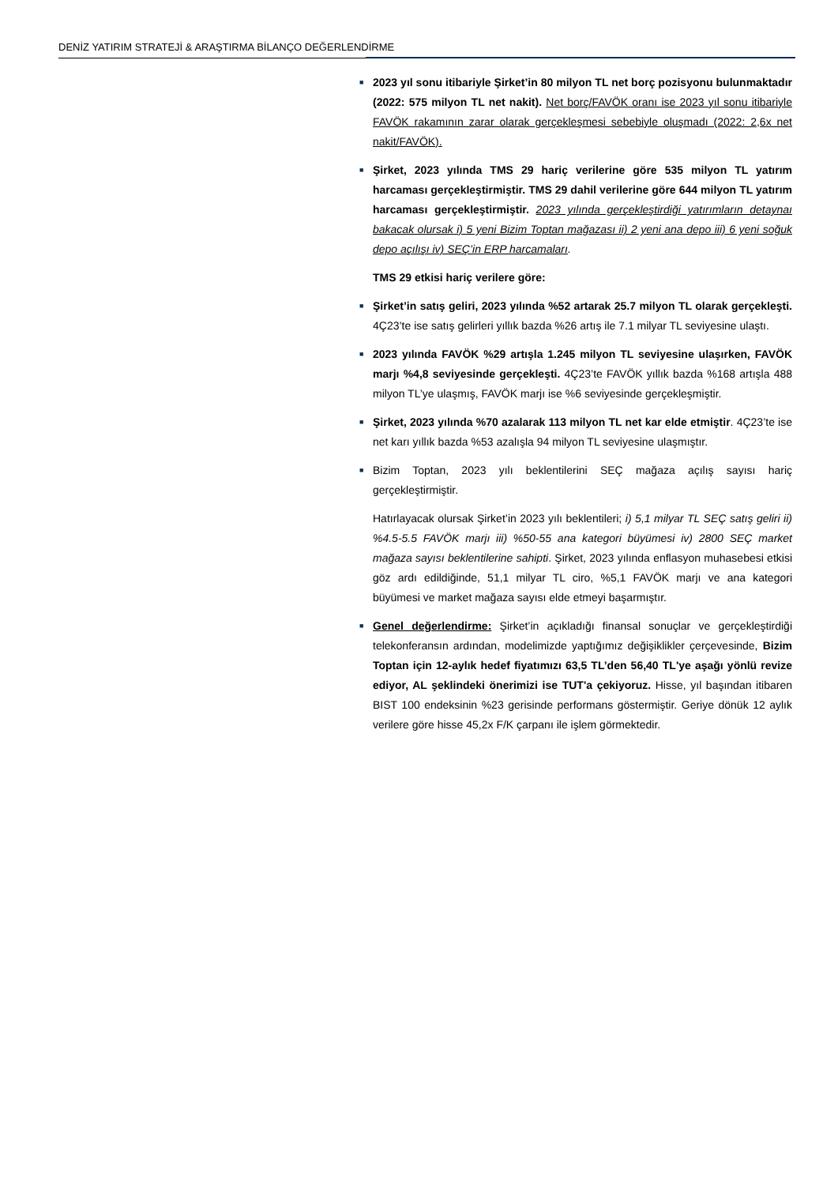DENİZ YATIRIM STRATEJİ & ARAŞTIRMA BİLANÇO DEĞERLENDİRME
■
2023 yıl sonu itibariyle Şirket’in 80 milyon TL net borç pozisyonu bulunmaktadır (2022: 575 milyon TL net nakit). Net borç/FAVÖK oranı ise 2023 yıl sonu itibariyle FAVÖK rakamının zarar olarak gerçekleşmesi sebebiyle oluşmadı (2022: 2,6x net nakit/FAVÖK).
■
Şirket, 2023 yılında TMS 29 hariç verilerine göre 535 milyon TL yatırım harcaması gerçekleştirmiştir. TMS 29 dahil verilerine göre 644 milyon TL yatırım harcaması gerçekleştirmiştir. 2023 yılında gerçekleştirdiği yatırımların detaynaı bakacak olursak i) 5 yeni Bizim Toptan mağazası ii) 2 yeni ana depo iii) 6 yeni soğuk depo açılışı iv) SEÇ’in ERP harcamaları.
TMS 29 etkisi hariç verilere göre:
■
Şirket’in satış geliri, 2023 yılında %52 artarak 25.7 milyon TL olarak gerçekleşti. 4Ç23’te ise satış gelirleri yıllık bazda %26 artış ile 7.1 milyar TL seviyesine ulaştı.
■
2023 yılında FAVÖK %29 artışla 1.245 milyon TL seviyesine ulaşırken, FAVÖK marjı %4,8 seviyesinde gerçekleşti. 4Ç23’te FAVÖK yıllık bazda %168 artışla 488 milyon TL’ye ulaşmış, FAVÖK marjı ise %6 seviyesinde gerçekleşmiştir.
■
Şirket, 2023 yılında %70 azalarak 113 milyon TL net kar elde etmiştir. 4Ç23’te ise net karı yıllık bazda %53 azalışla 94 milyon TL seviyesine ulaşmıştır.
■
Bizim Toptan, 2023 yılı beklentilerini SEÇ mağaza açılış sayısı hariç gerçekleştirmiştir.
Hatırlayacak olursak Şirket’in 2023 yılı beklentileri; i) 5,1 milyar TL SEÇ satış geliri ii) %4.5-5.5 FAVÖK marjı iii) %50-55 ana kategori büyümesi iv) 2800 SEÇ market mağaza sayısı beklentilerine sahipti. Şirket, 2023 yılında enflasyon muhasebesi etkisi göz ardı edildiğinde, 51,1 milyar TL ciro, %5,1 FAVÖK marjı ve ana kategori büyümesi ve market mağaza sayısı elde etmeyi başarmıştır.
■
Genel değerlendirme: Şirket’in açıkladığı finansal sonuçlar ve gerçekleştirdiği telekonferansın ardından, modelimizde yaptığımız değişiklikler çerçevesinde, Bizim Toptan için 12-aylık hedef fiyatımızı 63,5 TL’den 56,40 TL'ye aşağı yönlü revize ediyor, AL şeklindeki önerimizi ise TUT'a çekiyoruz. Hisse, yıl başından itibaren BIST 100 endeksinin %23 gerisinde performans göstermiştir. Geriye dönük 12 aylık verilere göre hisse 45,2x F/K çarpanı ile işlem görmektedir.